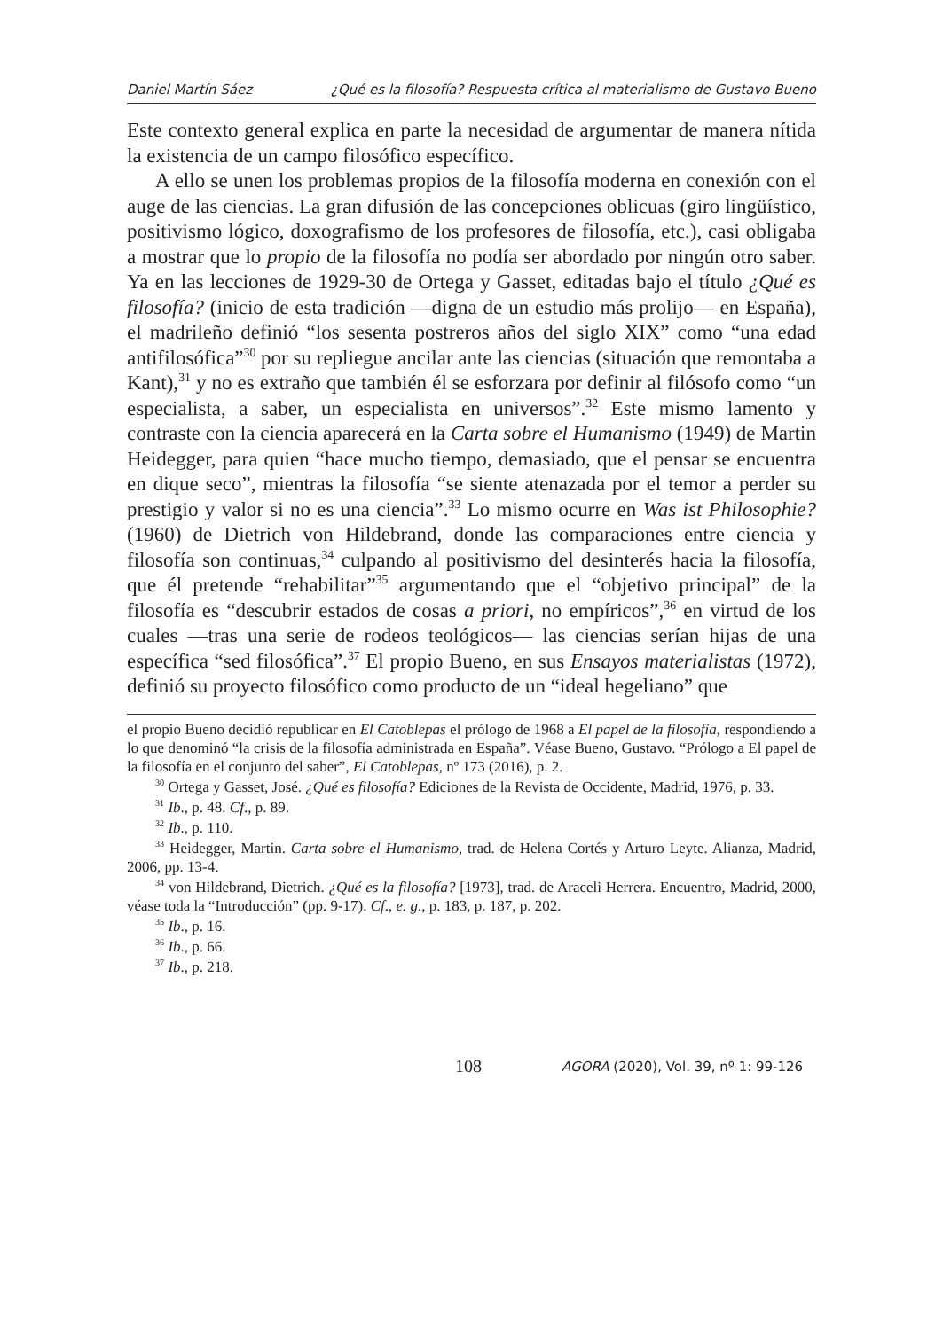Daniel Martín Sáez ¿Qué es la filosofía? Respuesta crítica al materialismo de Gustavo Bueno
Este contexto general explica en parte la necesidad de argumentar de manera nítida la existencia de un campo filosófico específico.
A ello se unen los problemas propios de la filosofía moderna en conexión con el auge de las ciencias. La gran difusión de las concepciones oblicuas (giro lingüístico, positivismo lógico, doxografismo de los profesores de filosofía, etc.), casi obligaba a mostrar que lo propio de la filosofía no podía ser abordado por ningún otro saber. Ya en las lecciones de 1929-30 de Ortega y Gasset, editadas bajo el título ¿Qué es filosofía? (inicio de esta tradición —digna de un estudio más prolijo— en España), el madrileño definió “los sesenta postreros años del siglo XIX” como “una edad antifilosófica”<sup>30</sup> por su repliegue ancilar ante las ciencias (situación que remontaba a Kant),<sup>31</sup> y no es extraño que también él se esforzara por definir al filósofo como “un especialista, a saber, un especialista en universos”.<sup>32</sup> Este mismo lamento y contraste con la ciencia aparecerá en la Carta sobre el Humanismo (1949) de Martin Heidegger, para quien “hace mucho tiempo, demasiado, que el pensar se encuentra en dique seco”, mientras la filosofía “se siente atenazada por el temor a perder su prestigio y valor si no es una ciencia”.<sup>33</sup> Lo mismo ocurre en Was ist Philosophie? (1960) de Dietrich von Hildebrand, donde las comparaciones entre ciencia y filosofía son continuas,<sup>34</sup> culpando al positivismo del desinterés hacia la filosofía, que él pretende “rehabilitar”<sup>35</sup> argumentando que el “objetivo principal” de la filosofía es “descubrir estados de cosas a priori, no empíricos”,<sup>36</sup> en virtud de los cuales —tras una serie de rodeos teológicos— las ciencias serían hijas de una específica “sed filosófica”.<sup>37</sup> El propio Bueno, en sus Ensayos materialistas (1972), definió su proyecto filosófico como producto de un “ideal hegeliano” que
el propio Bueno decidió republicar en El Catoblepas el prólogo de 1968 a El papel de la filosofía, respondiendo a lo que denominó “la crisis de la filosofía administrada en España”. Véase Bueno, Gustavo. “Prólogo a El papel de la filosofía en el conjunto del saber”, El Catoblepas, nº 173 (2016), p. 2.
<sup>30</sup> Ortega y Gasset, José. ¿Qué es filosofía? Ediciones de la Revista de Occidente, Madrid, 1976, p. 33.
<sup>31</sup> Ib., p. 48. Cf., p. 89.
<sup>32</sup> Ib., p. 110.
<sup>33</sup> Heidegger, Martin. Carta sobre el Humanismo, trad. de Helena Cortés y Arturo Leyte. Alianza, Madrid, 2006, pp. 13-4.
<sup>34</sup> von Hildebrand, Dietrich. ¿Qué es la filosofía? [1973], trad. de Araceli Herrera. Encuentro, Madrid, 2000, véase toda la “Introducción” (pp. 9-17). Cf., e. g., p. 183, p. 187, p. 202.
<sup>35</sup> Ib., p. 16.
<sup>36</sup> Ib., p. 66.
<sup>37</sup> Ib., p. 218.
108 AGORA (2020), Vol. 39, nº 1: 99-126